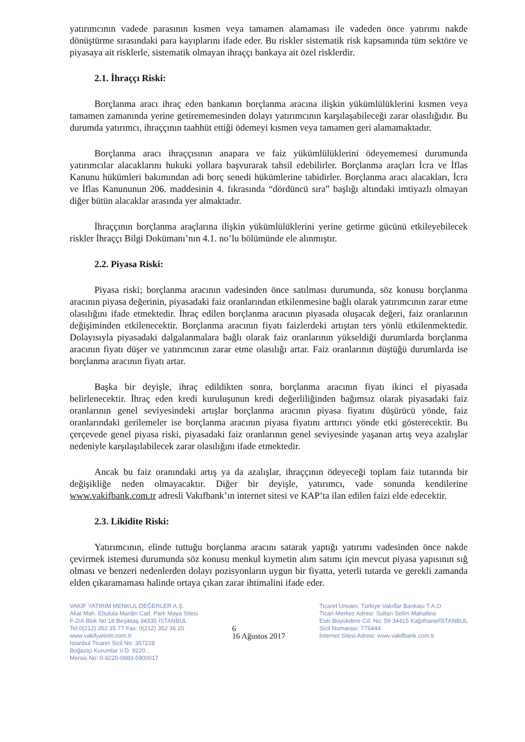yatırımcının vadede parasının kısmen veya tamamen alamaması ile vadeden önce yatırımı nakde dönüştürme sırasındaki para kayıplarını ifade eder. Bu riskler sistematik risk kapsamında tüm sektöre ve piyasaya ait risklerle, sistematik olmayan ihraççı bankaya ait özel risklerdir.
2.1. İhraççı Riski:
Borçlanma aracı ihraç eden bankanın borçlanma aracına ilişkin yükümlülüklerini kısmen veya tamamen zamanında yerine getirememesinden dolayı yatırımcının karşılaşabileceği zarar olasılığıdır. Bu durumda yatırımcı, ihraççının taahhüt ettiği ödemeyi kısmen veya tamamen geri alamamaktadır.
Borçlanma aracı ihraççısının anapara ve faiz yükümlülüklerini ödeyememesi durumunda yatırımcılar alacaklarını hukuki yollara başvurarak tahsil edebilirler. Borçlanma araçları İcra ve İflas Kanunu hükümleri bakımından adi borç senedi hükümlerine tabidirler. Borçlanma aracı alacakları, İcra ve İflas Kanununun 206. maddesinin 4. fıkrasında “dördüncü sıra” başlığı altındaki imtiyazlı olmayan diğer bütün alacaklar arasında yer almaktadır.
İhraççının borçlanma araçlarına ilişkin yükümlülüklerini yerine getirme gücünü etkileyebilecek riskler İhraççı Bilgi Dokümanı’nın 4.1. no’lu bölümünde ele alınmıştır.
2.2. Piyasa Riski:
Piyasa riski; borçlanma aracının vadesinden önce satılması durumunda, söz konusu borçlanma aracının piyasa değerinin, piyasadaki faiz oranlarından etkilenmesine bağlı olarak yatırımcının zarar etme olasılığını ifade etmektedir. İhraç edilen borçlanma aracının piyasada oluşacak değeri, faiz oranlarının değişiminden etkilenecektir. Borçlanma aracının fiyatı faizlerdeki artıştan ters yönlü etkilenmektedir. Dolayısıyla piyasadaki dalgalanmalara bağlı olarak faiz oranlarının yükseldiği durumlarda borçlanma aracının fiyatı düşer ve yatırımcının zarar etme olasılığı artar. Faiz oranlarının düştüğü durumlarda ise borçlanma aracının fiyatı artar.
Başka bir deyişle, ihraç edildikten sonra, borçlanma aracının fiyatı ikinci el piyasada belirlenecektir. İhraç eden kredi kuruluşunun kredi değerliliğinden bağımsız olarak piyasadaki faiz oranlarının genel seviyesindeki artışlar borçlanma aracının piyasa fiyatını düşürücü yönde, faiz oranlarındaki gerilemeler ise borçlanma aracının piyasa fiyatını arttırıcı yönde etki gösterecektir. Bu çerçevede genel piyasa riski, piyasadaki faiz oranlarının genel seviyesinde yaşanan artış veya azalışlar nedeniyle karşılaşılabilecek zarar olasılığını ifade etmektedir.
Ancak bu faiz oranındaki artış ya da azalışlar, ihraççının ödeyeceği toplam faiz tutarında bir değişikliğe neden olmayacaktır. Diğer bir deyişle, yatırımcı, vade sonunda kendilerine www.vakifbank.com.tr adresli Vakıfbank’ın internet sitesi ve KAP’ta ilan edilen faizi elde edecektir.
2.3. Likidite Riski:
Yatırımcının, elinde tuttuğu borçlanma aracını satarak yaptığı yatırımı vadesinden önce nakde çevirmek istemesi durumunda söz konusu menkul kıymetin alım satımı için mevcut piyasa yapısının sığ olması ve benzeri nedenlerden dolayı pozisyonların uygun bir fiyatta, yeterli tutarda ve gerekli zamanda elden çıkaramaması halinde ortaya çıkan zarar ihtimalini ifade eder.
VAKIF YATIRIM MENKUL DEĞERLER A.Ş.
Akat Mah. Ebulula Mardin Cad. Park Maya Sitesi
F-2/A Blok No:18 Beşiktaş 34335 İSTANBUL
Tel:0(212) 352 35 77 Fax: 0(212) 352 36 20
www.vakifyatirim.com.tr
İstanbul Ticaret Sicil No: 357228
Boğaziçi Kurumlar V.D. 9220...
Mersis No: 0-9220-0883-5900017
6
16 Ağustos 2017
Ticaret Unvanı: Türkiye Vakıflar Bankası T.A.O
Ticari Merkez Adresi: Sultan Selim Mahallesi
Eski Büyükdere Cd. No: 59 34415 Kağıthane/İSTANBUL
Sicil Numarası: 776444
İnternet Sitesi Adresi: www.vakifbank.com.tr